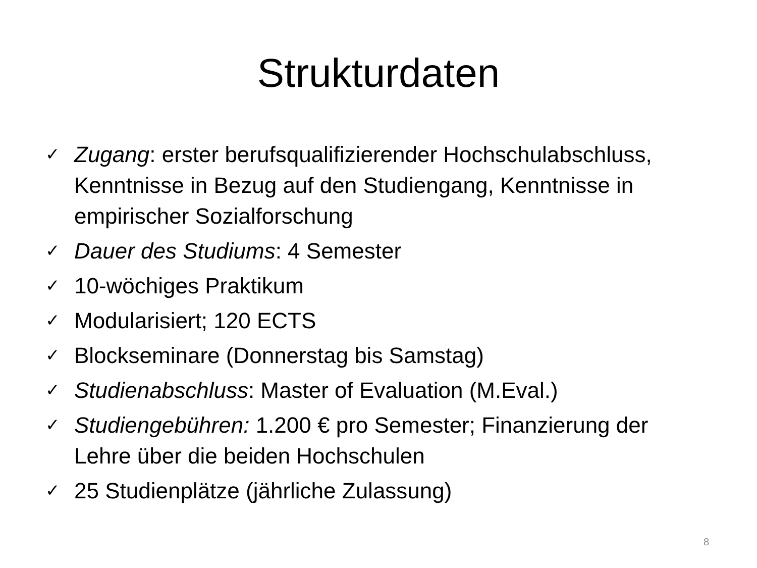Strukturdaten
✓ Zugang: erster berufsqualifizierender Hochschulabschluss, Kenntnisse in Bezug auf den Studiengang, Kenntnisse in empirischer Sozialforschung
✓ Dauer des Studiums: 4 Semester
✓ 10-wöchiges Praktikum
✓ Modularisiert; 120 ECTS
✓ Blockseminare (Donnerstag bis Samstag)
✓ Studienabschluss: Master of Evaluation (M.Eval.)
✓ Studiengebühren: 1.200 € pro Semester; Finanzierung der Lehre über die beiden Hochschulen
✓ 25 Studienplätze (jährliche Zulassung)
8